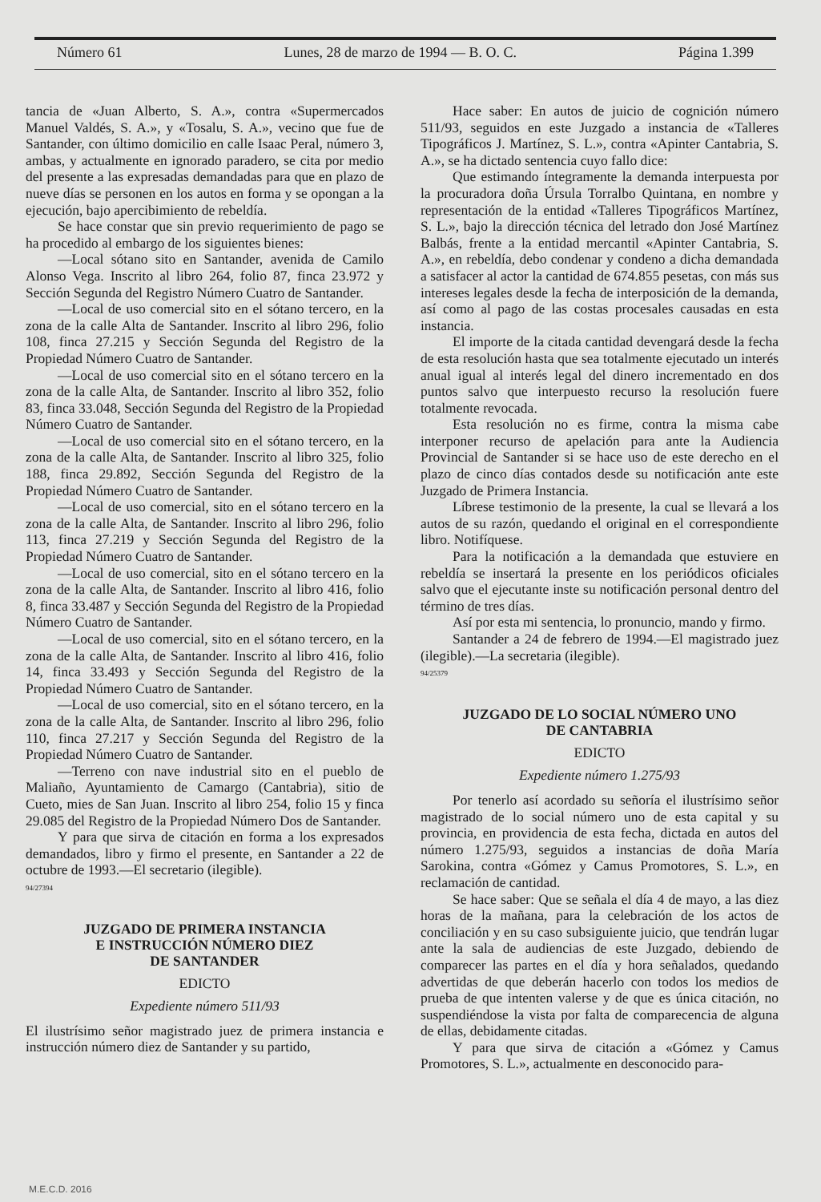Número 61 Lunes, 28 de marzo de 1994 — B. O. C. Página 1.399
tancia de «Juan Alberto, S. A.», contra «Supermercados Manuel Valdés, S. A.», y «Tosalu, S. A.», vecino que fue de Santander, con último domicilio en calle Isaac Peral, número 3, ambas, y actualmente en ignorado paradero, se cita por medio del presente a las expresadas demandadas para que en plazo de nueve días se personen en los autos en forma y se opongan a la ejecución, bajo apercibimiento de rebeldía.
Se hace constar que sin previo requerimiento de pago se ha procedido al embargo de los siguientes bienes:
—Local sótano sito en Santander, avenida de Camilo Alonso Vega. Inscrito al libro 264, folio 87, finca 23.972 y Sección Segunda del Registro Número Cuatro de Santander.
—Local de uso comercial sito en el sótano tercero, en la zona de la calle Alta de Santander. Inscrito al libro 296, folio 108, finca 27.215 y Sección Segunda del Registro de la Propiedad Número Cuatro de Santander.
—Local de uso comercial sito en el sótano tercero en la zona de la calle Alta, de Santander. Inscrito al libro 352, folio 83, finca 33.048, Sección Segunda del Registro de la Propiedad Número Cuatro de Santander.
—Local de uso comercial sito en el sótano tercero, en la zona de la calle Alta, de Santander. Inscrito al libro 325, folio 188, finca 29.892, Sección Segunda del Registro de la Propiedad Número Cuatro de Santander.
—Local de uso comercial, sito en el sótano tercero en la zona de la calle Alta, de Santander. Inscrito al libro 296, folio 113, finca 27.219 y Sección Segunda del Registro de la Propiedad Número Cuatro de Santander.
—Local de uso comercial, sito en el sótano tercero en la zona de la calle Alta, de Santander. Inscrito al libro 416, folio 8, finca 33.487 y Sección Segunda del Registro de la Propiedad Número Cuatro de Santander.
—Local de uso comercial, sito en el sótano tercero, en la zona de la calle Alta, de Santander. Inscrito al libro 416, folio 14, finca 33.493 y Sección Segunda del Registro de la Propiedad Número Cuatro de Santander.
—Local de uso comercial, sito en el sótano tercero, en la zona de la calle Alta, de Santander. Inscrito al libro 296, folio 110, finca 27.217 y Sección Segunda del Registro de la Propiedad Número Cuatro de Santander.
—Terreno con nave industrial sito en el pueblo de Maliaño, Ayuntamiento de Camargo (Cantabria), sitio de Cueto, mies de San Juan. Inscrito al libro 254, folio 15 y finca 29.085 del Registro de la Propiedad Número Dos de Santander.
Y para que sirva de citación en forma a los expresados demandados, libro y firmo el presente, en Santander a 22 de octubre de 1993.—El secretario (ilegible).
94/27394
JUZGADO DE PRIMERA INSTANCIA
E INSTRUCCIÓN NÚMERO DIEZ
DE SANTANDER
EDICTO
Expediente número 511/93
El ilustrísimo señor magistrado juez de primera instancia e instrucción número diez de Santander y su partido,
Hace saber: En autos de juicio de cognición número 511/93, seguidos en este Juzgado a instancia de «Talleres Tipográficos J. Martínez, S. L.», contra «Apinter Cantabria, S. A.», se ha dictado sentencia cuyo fallo dice:
Que estimando íntegramente la demanda interpuesta por la procuradora doña Úrsula Torralbo Quintana, en nombre y representación de la entidad «Talleres Tipográficos Martínez, S. L.», bajo la dirección técnica del letrado don José Martínez Balbás, frente a la entidad mercantil «Apinter Cantabria, S. A.», en rebeldía, debo condenar y condeno a dicha demandada a satisfacer al actor la cantidad de 674.855 pesetas, con más sus intereses legales desde la fecha de interposición de la demanda, así como al pago de las costas procesales causadas en esta instancia.
El importe de la citada cantidad devengará desde la fecha de esta resolución hasta que sea totalmente ejecutado un interés anual igual al interés legal del dinero incrementado en dos puntos salvo que interpuesto recurso la resolución fuere totalmente revocada.
Esta resolución no es firme, contra la misma cabe interponer recurso de apelación para ante la Audiencia Provincial de Santander si se hace uso de este derecho en el plazo de cinco días contados desde su notificación ante este Juzgado de Primera Instancia.
Líbrese testimonio de la presente, la cual se llevará a los autos de su razón, quedando el original en el correspondiente libro. Notifíquese.
Para la notificación a la demandada que estuviere en rebeldía se insertará la presente en los periódicos oficiales salvo que el ejecutante inste su notificación personal dentro del término de tres días.
Así por esta mi sentencia, lo pronuncio, mando y firmo.
Santander a 24 de febrero de 1994.—El magistrado juez (ilegible).—La secretaria (ilegible).
94/25379
JUZGADO DE LO SOCIAL NÚMERO UNO
DE CANTABRIA
EDICTO
Expediente número 1.275/93
Por tenerlo así acordado su señoría el ilustrísimo señor magistrado de lo social número uno de esta capital y su provincia, en providencia de esta fecha, dictada en autos del número 1.275/93, seguidos a instancias de doña María Sarokina, contra «Gómez y Camus Promotores, S. L.», en reclamación de cantidad.
Se hace saber: Que se señala el día 4 de mayo, a las diez horas de la mañana, para la celebración de los actos de conciliación y en su caso subsiguiente juicio, que tendrán lugar ante la sala de audiencias de este Juzgado, debiendo de comparecer las partes en el día y hora señalados, quedando advertidas de que deberán hacerlo con todos los medios de prueba de que intenten valerse y de que es única citación, no suspendiéndose la vista por falta de comparecencia de alguna de ellas, debidamente citadas.
Y para que sirva de citación a «Gómez y Camus Promotores, S. L.», actualmente en desconocido para-
M.E.C.D. 2016